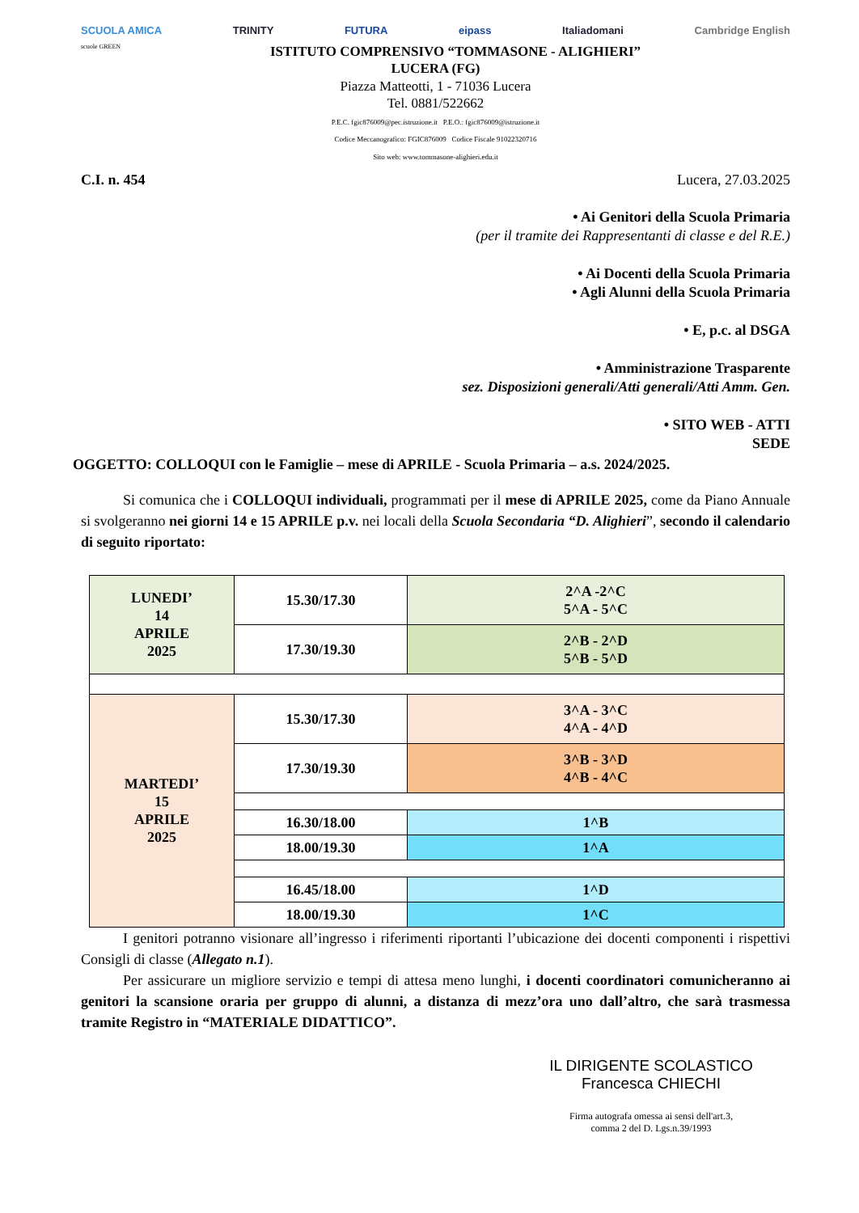SCUOLA AMICA TRINITY FUTURA eipass Italiadomani Cambridge English
scuole GREEN ISTITUTO COMPRENSIVO “TOMMASONE - ALIGHIERI”
LUCERA (FG)
Piazza Matteotti, 1 - 71036 Lucera
Tel. 0881/522662
P.E.C. fgic876009@pec.istruzione.it P.E.O.: fgic876009@istruzione.it
Codice Meccanografico: FGIC876009 Codice Fiscale 91022320716
Sito web: www.tommasone-alighieri.edu.it
C.I. n. 454 Lucera, 27.03.2025
• Ai Genitori della Scuola Primaria
(per il tramite dei Rappresentanti di classe e del R.E.)
• Ai Docenti della Scuola Primaria
• Agli Alunni della Scuola Primaria
• E, p.c. al DSGA
• Amministrazione Trasparente
sez. Disposizioni generali/Atti generali/Atti Amm. Gen.
• SITO WEB - ATTI
SEDE
OGGETTO: COLLOQUI con le Famiglie – mese di APRILE - Scuola Primaria – a.s. 2024/2025.
Si comunica che i COLLOQUI individuali, programmati per il mese di APRILE 2025, come da Piano Annuale si svolgeranno nei giorni 14 e 15 APRILE p.v. nei locali della Scuola Secondaria “D. Alighieri”, secondo il calendario di seguito riportato:
| LUNEDI’ 14 APRILE 2025 | 15.30/17.30 | 2^A -2^C 5^A - 5^C |
| | 17.30/19.30 | 2^B - 2^D 5^B - 5^D |
| MARTEDI’ 15 APRILE 2025 | 15.30/17.30 | 3^A - 3^C 4^A - 4^D |
| | 17.30/19.30 | 3^B - 3^D 4^B - 4^C |
| | 16.30/18.00 | 1^B |
| | 18.00/19.30 | 1^A |
| | 16.45/18.00 | 1^D |
| | 18.00/19.30 | 1^C |
I genitori potranno visionare all’ingresso i riferimenti riportanti l’ubicazione dei docenti componenti i rispettivi Consigli di classe (Allegato n.1).
Per assicurare un migliore servizio e tempi di attesa meno lunghi, i docenti coordinatori comunicheranno ai genitori la scansione oraria per gruppo di alunni, a distanza di mezz’ora uno dall’altro, che sarà trasmessa tramite Registro in “MATERIALE DIDATTICO”.
IL DIRIGENTE SCOLASTICO
Francesca CHIECHI
Firma autografa omessa ai sensi dell'art.3,
comma 2 del D. Lgs.n.39/1993